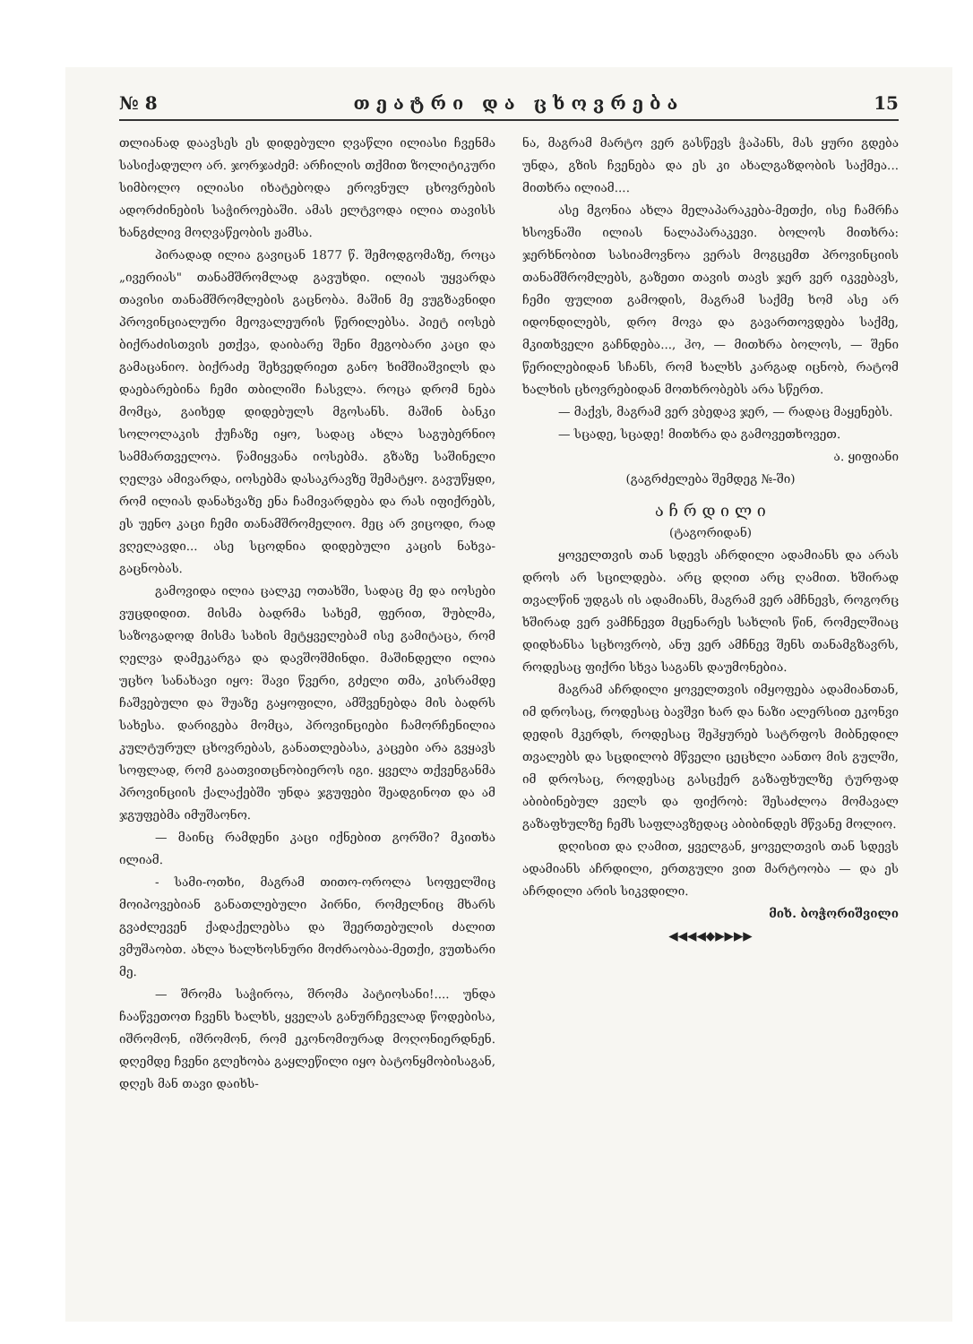№ 8 თ ე ა ტ რ ი დ ა ც ხ ო ვ რ ე ბ ა 15
თლიანად დაავსეს ეს დიდებული ღვაწლი ილიასი ჩვენმა სასიქადულო არ. ჯორჯაძემ: არჩილის თქმით ზოლიტიკური სიმბოლო ილიასი იხატებოდა ეროვნულ ცხოვრების ადორძინების საჭიროებაში. ამას ელტვოდა ილია თავისს ხანგძლივ მოღვაწეობის ჟამსა.
პირადად ილია გავიცან 1877 წ. შემოდგომაზე, როცა „ივერიას" თანამშრომლად გავუხდი. ილიას უყვარდა თავისი თანამშრომლების გაცნობა. მაშინ მე ვუგზავნიდი პროვინციალური მეოვალეურის წერილებსა. პიეტ იოსებ ბიქრაძისთვის ეთქვა, დაიბარე შენი მეგობარი კაცი და გამაცანიო. ბიქრაძე შეხვედრიეთ განო ხიმშიაშვილს და დაებარებინა ჩემი თბილიში ჩასვლა. როცა დრომ ნება მომცა, გაიხედ დიდებულს მგოსანს. მაშინ ბანკი სოლოლაკის ქუჩაზე იყო, სადაც ახლა საგუბერნიო სამმართველოა. წამიყვანა იოსებმა. გზაზე საშინელი ღელვა ამივარდა, იოსებმა დასაკრავზე შემატყო. გავუწყდი, რომ ილიას დანახვაზე ენა ჩამივარდება და რას იფიქრებს, ეს უენო კაცი ჩემი თანამშრომელიო. მეც არ ვიცოდი, რად ვღელავდი... ასე სცოდნია დიდებული კაცის ნახვა-გაცნობას.
გამოვიდა ილია ცალკე ოთახში, სადაც მე და იოსები ვუცდიდით. მისმა ბადრმა სახემ, ფერით, შუბლმა, საზოგადოდ მისმა სახის მეტყველებამ ისე გამიტაცა, რომ ღელვა დამეკარგა და დავშოშმინდი. მაშინდელი ილია უცხო სანახავი იყო: შავი წვერი, გძელი თმა, კისრამდე ჩაშვებული და შუაზე გაყოფილი, ამშვენებდა მის ბადრს სახესა. დარიგება მომცა, პროვინციები ჩამორჩენილია კულტურულ ცხოვრებას, განათლებასა, კაცები არა გვყავს სოფლად, რომ გაათვითცნობიეროს იგი. ყველა თქვენგანმა პროვინციის ქალაქებში უნდა ჯგუფები შეადგინოთ და ამ ჯგუფებმა იმუშაონო.
— მაინც რამდენი კაცი იქნებით გორში? მკითხა ილიამ.
- სამი-ოთხი, მაგრამ თითო-ოროლა სოფელშიც მოიპოვებიან განათლებული პირნი, რომელნიც მხარს გვაძლევენ ქადაქელებსა და შეერთებულის ძალით ვმუშაობთ. ახლა ხალხოსნური მოძრაობაა-მეთქი, ვუთხარი მე.
— შრომა საჭიროა, შრომა პატიოსანი!.... უნდა ჩააწვეთოთ ჩვენს ხალხს, ყველას განურჩევლად წოდებისა, იშრომონ, იშრომონ, რომ ეკონომიურად მოღონიერდნენ. დღემდე ჩვენი გლეხობა გაყლეწილი იყო ბატონყმობისაგან, დღეს მან თავი დაიხს-
ნა, მაგრამ მარტო ვერ გასწევს ჭაპანს, მას ყური გდება უნდა, გზის ჩვენება და ეს კი ახალგაზდობის საქმეა... მითხრა ილიამ....
ასე მგონია ახლა მელაპარაკება-მეთქი, ისე ჩამრჩა ხსოვნაში ილიას ნალაპარაკევი. ბოლოს მითხრა: ჯერხნობით სასიამოვნოა ვერას მოგცემთ პროვინციის თანამშრომლებს, გაზეთი თავის თავს ჯერ ვერ იკვებავს, ჩემი ფულით გამოდის, მაგრამ საქმე ხომ ასე არ იდონდილებს, დრო მოვა და გავართოვდება საქმე, მკითხველი გაჩნდება..., ჰო, — მითხრა ბოლოს, — შენი წერილებიდან სჩანს, რომ ხალხს კარგად იცნობ, რატომ ხალხის ცხოვრებიდან მოთხრობებს არა სწერთ.
— მაქვს, მაგრამ ვერ ვბედავ ჯერ, — რადაც მაყენებს.
— სცადე, სცადე! მითხრა და გამოვეთხოვეთ.
ა. ყიფიანი
(გაგრძელება შემდეგ №-ში)
ა ჩ რ დ ი ლ ი
(ტაგორიდან)
ყოველთვის თან სდევს აჩრდილი ადამიანს და არას დროს არ სცილდება. არც დღით არც ღამით. ხშირად თვალწინ უდგას ის ადამიანს, მაგრამ ვერ ამჩნევს, როგორც ხშირად ვერ ვამჩნევთ მცენარეს სახლის წინ, რომელშიაც დიდხანსა სცხოვრობ, ანუ ვერ ამჩნევ შენს თანამგზავრს, როდესაც ფიქრი სხვა საგანს დაუმონებია.
მაგრამ აჩრდილი ყოველთვის იმყოფება ადამიანთან, იმ დროსაც, როდესაც ბავშვი ხარ და ნაზი ალერსით ეკონვი დედის მკერდს, როდესაც შეჰყურებ სატრფოს მიბნედილ თვალებს და სცდილობ მწველი ცეცხლი აანთო მის გულში, იმ დროსაც, როდესაც გასცქერ გაზაფხულზე ტურფად აბიბინებულ ველს და ფიქრობ: შესაძლოა მომავალ გაზაფხულზე ჩემს საფლავზედაც აბიბინდეს მწვანე მოლიო.
დღისით და ღამით, ყველგან, ყოველთვის თან სდევს ადამიანს აჩრდილი, ერთგული ვით მარტოობა — და ეს აჩრდილი არის სიკვდილი.
მიხ. ბოჭორიშვილი
◀◀◀◀◆▶▶▶▶